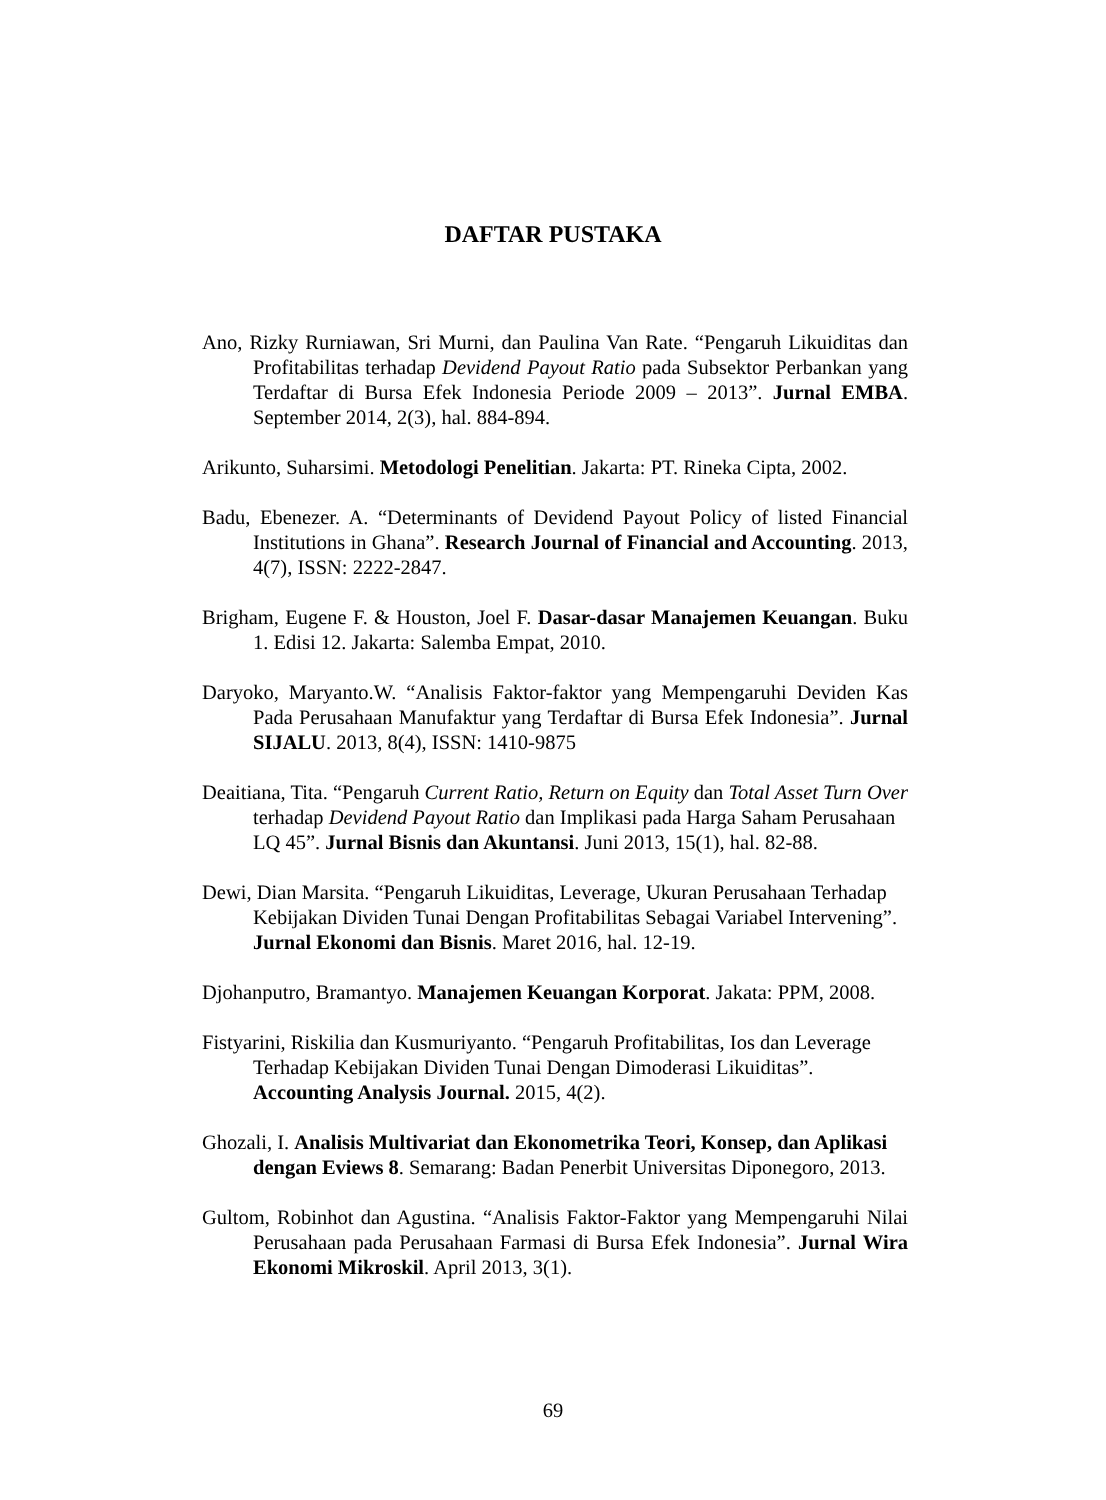DAFTAR PUSTAKA
Ano, Rizky Rurniawan, Sri Murni, dan Paulina Van Rate. “Pengaruh Likuiditas dan Profitabilitas terhadap Devidend Payout Ratio pada Subsektor Perbankan yang Terdaftar di Bursa Efek Indonesia Periode 2009 – 2013”. Jurnal EMBA. September 2014, 2(3), hal. 884-894.
Arikunto, Suharsimi. Metodologi Penelitian. Jakarta: PT. Rineka Cipta, 2002.
Badu, Ebenezer. A. “Determinants of Devidend Payout Policy of listed Financial Institutions in Ghana”. Research Journal of Financial and Accounting. 2013, 4(7), ISSN: 2222-2847.
Brigham, Eugene F. & Houston, Joel F. Dasar-dasar Manajemen Keuangan. Buku 1. Edisi 12. Jakarta: Salemba Empat, 2010.
Daryoko, Maryanto.W. “Analisis Faktor-faktor yang Mempengaruhi Deviden Kas Pada Perusahaan Manufaktur yang Terdaftar di Bursa Efek Indonesia”. Jurnal SIJALU. 2013, 8(4), ISSN: 1410-9875
Deaitiana, Tita. “Pengaruh Current Ratio, Return on Equity dan Total Asset Turn Over terhadap Devidend Payout Ratio dan Implikasi pada Harga Saham Perusahaan LQ 45”. Jurnal Bisnis dan Akuntansi. Juni 2013, 15(1), hal. 82-88.
Dewi, Dian Marsita. “Pengaruh Likuiditas, Leverage, Ukuran Perusahaan Terhadap Kebijakan Dividen Tunai Dengan Profitabilitas Sebagai Variabel Intervening”. Jurnal Ekonomi dan Bisnis. Maret 2016, hal. 12-19.
Djohanputro, Bramantyo. Manajemen Keuangan Korporat. Jakata: PPM, 2008.
Fistyarini, Riskilia dan Kusmuriyanto. “Pengaruh Profitabilitas, Ios dan Leverage Terhadap Kebijakan Dividen Tunai Dengan Dimoderasi Likuiditas”. Accounting Analysis Journal. 2015, 4(2).
Ghozali, I. Analisis Multivariat dan Ekonometrika Teori, Konsep, dan Aplikasi dengan Eviews 8. Semarang: Badan Penerbit Universitas Diponegoro, 2013.
Gultom, Robinhot dan Agustina. “Analisis Faktor-Faktor yang Mempengaruhi Nilai Perusahaan pada Perusahaan Farmasi di Bursa Efek Indonesia”. Jurnal Wira Ekonomi Mikroskil. April 2013, 3(1).
69